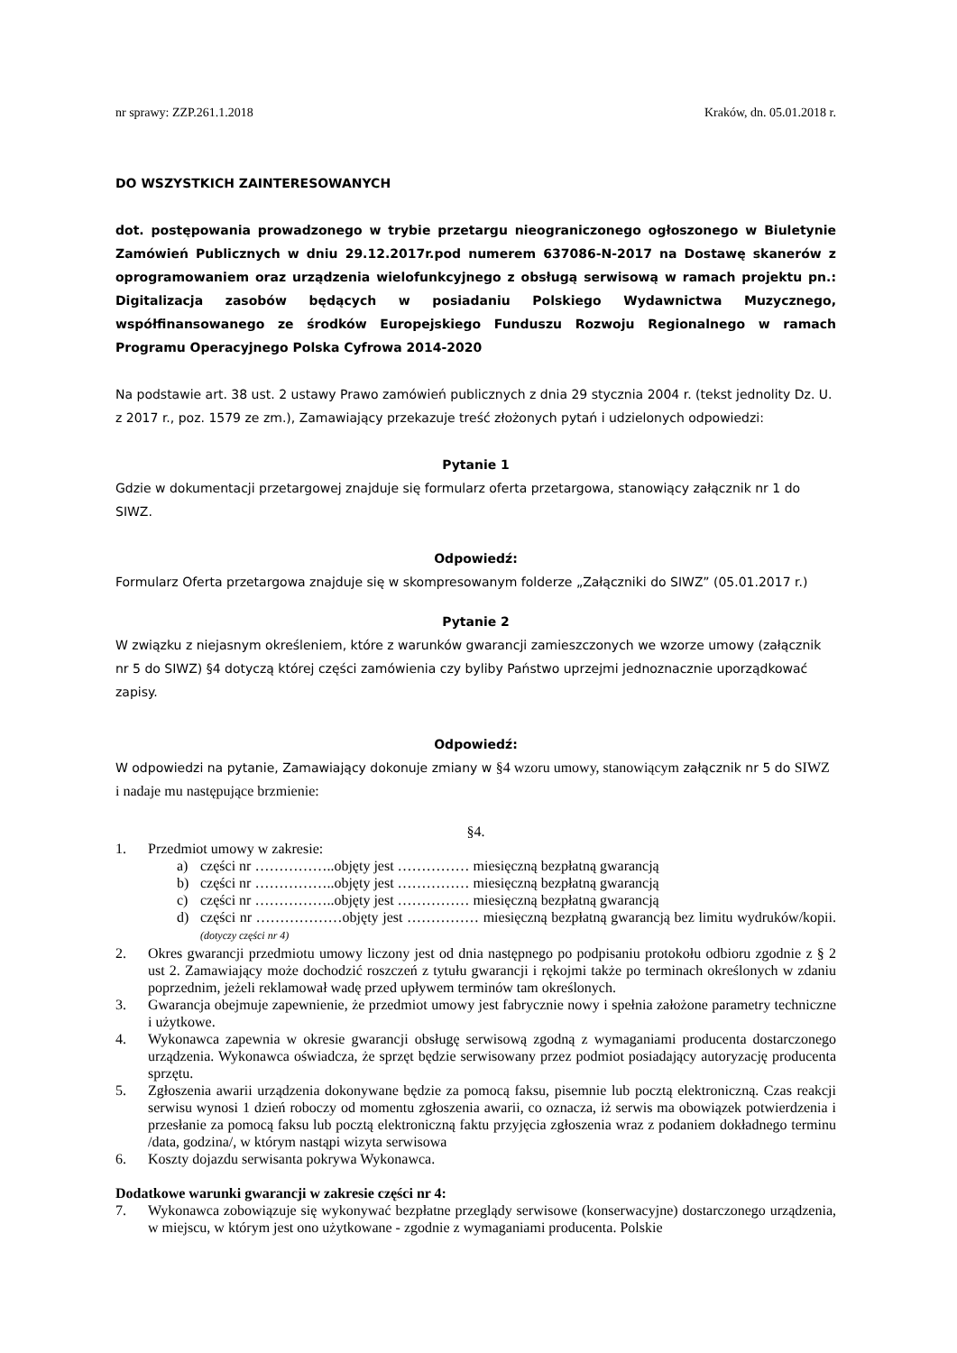nr sprawy: ZZP.261.1.2018 Kraków, dn. 05.01.2018 r.
DO WSZYSTKICH ZAINTERESOWANYCH
dot. postępowania prowadzonego w trybie przetargu nieograniczonego ogłoszonego w Biuletynie Zamówień Publicznych w dniu 29.12.2017r.pod numerem 637086-N-2017 na Dostawę skanerów z oprogramowaniem oraz urządzenia wielofunkcyjnego z obsługą serwisową w ramach projektu pn.: Digitalizacja zasobów będących w posiadaniu Polskiego Wydawnictwa Muzycznego, współfinansowanego ze środków Europejskiego Funduszu Rozwoju Regionalnego w ramach Programu Operacyjnego Polska Cyfrowa 2014-2020
Na podstawie art. 38 ust. 2 ustawy Prawo zamówień publicznych z dnia 29 stycznia 2004 r. (tekst jednolity Dz. U. z 2017 r., poz. 1579 ze zm.), Zamawiający przekazuje treść złożonych pytań i udzielonych odpowiedzi:
Pytanie 1
Gdzie w dokumentacji przetargowej znajduje się formularz oferta przetargowa, stanowiący załącznik nr 1 do SIWZ.
Odpowiedź:
Formularz Oferta przetargowa znajduje się w skompresowanym folderze „Załączniki do SIWZ” (05.01.2017 r.)
Pytanie 2
W związku z niejasnym określeniem, które z warunków gwarancji zamieszczonych we wzorze umowy (załącznik nr 5 do SIWZ) §4 dotyczą której części zamówienia czy byliby Państwo uprzejmi jednoznacznie uporządkować zapisy.
Odpowiedź:
W odpowiedzi na pytanie, Zamawiający dokonuje zmiany w §4 wzoru umowy, stanowiącym załącznik nr 5 do SIWZ i nadaje mu następujące brzmienie:
§4.
1. Przedmiot umowy w zakresie:
a) części nr ……………..objęty jest …………… miesięczną bezpłatną gwarancją
b) części nr ……………..objęty jest …………… miesięczną bezpłatną gwarancją
c) części nr ……………..objęty jest …………… miesięczną bezpłatną gwarancją
d) części nr ………………objęty jest …………… miesięczną bezpłatną gwarancją bez limitu wydruków/kopii. (dotyczy części nr 4)
2. Okres gwarancji przedmiotu umowy liczony jest od dnia następnego po podpisaniu protokołu odbioru zgodnie z § 2 ust 2. Zamawiający może dochodzić roszczeń z tytułu gwarancji i rękojmi także po terminach określonych w zdaniu poprzednim, jeżeli reklamował wadę przed upływem terminów tam określonych.
3. Gwarancja obejmuje zapewnienie, że przedmiot umowy jest fabrycznie nowy i spełnia założone parametry techniczne i użytkowe.
4. Wykonawca zapewnia w okresie gwarancji obsługę serwisową zgodną z wymaganiami producenta dostarczonego urządzenia. Wykonawca oświadcza, że sprzęt będzie serwisowany przez podmiot posiadający autoryzację producenta sprzętu.
5. Zgłoszenia awarii urządzenia dokonywane będzie za pomocą faksu, pisemnie lub pocztą elektroniczną. Czas reakcji serwisu wynosi 1 dzień roboczy od momentu zgłoszenia awarii, co oznacza, iż serwis ma obowiązek potwierdzenia i przesłanie za pomocą faksu lub pocztą elektroniczną faktu przyjęcia zgłoszenia wraz z podaniem dokładnego terminu /data, godzina/, w którym nastąpi wizyta serwisowa
6. Koszty dojazdu serwisanta pokrywa Wykonawca.
Dodatkowe warunki gwarancji w zakresie części nr 4:
7. Wykonawca zobowiązuje się wykonywać bezpłatne przeglądy serwisowe (konserwacyjne) dostarczonego urządzenia, w miejscu, w którym jest ono użytkowane - zgodnie z wymaganiami producenta. Polskie